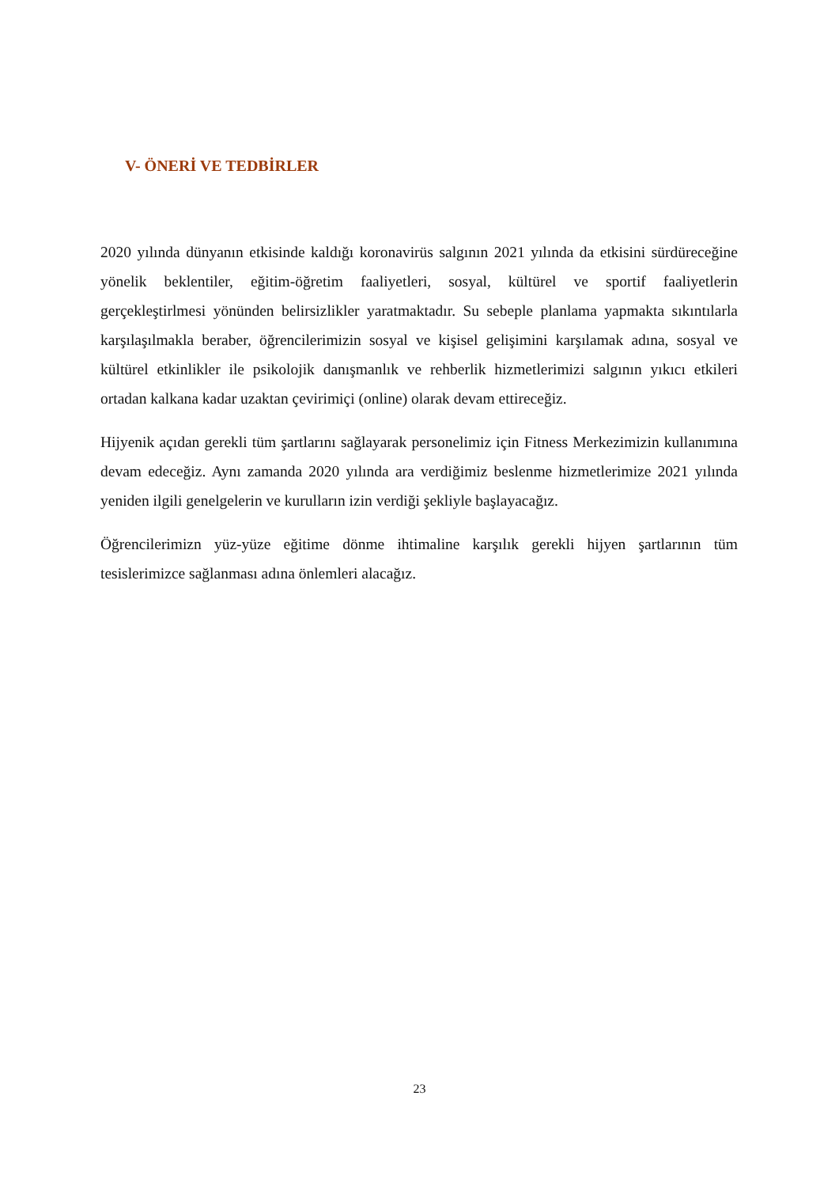V- ÖNERİ VE TEDBİRLER
2020 yılında dünyanın etkisinde kaldığı koronavirüs salgının 2021 yılında da etkisini sürdüreceğine yönelik beklentiler, eğitim-öğretim faaliyetleri, sosyal, kültürel ve sportif faaliyetlerin gerçekleştirlmesi yönünden belirsizlikler yaratmaktadır. Su sebeple planlama yapmakta sıkıntılarla karşılaşılmakla beraber, öğrencilerimizin sosyal ve kişisel gelişimini karşılamak adına, sosyal ve kültürel etkinlikler ile psikolojik danışmanlık ve rehberlik hizmetlerimizi salgının yıkıcı etkileri ortadan kalkana kadar uzaktan çevirimiçi (online) olarak devam ettireceğiz.
Hijyenik açıdan gerekli tüm şartlarını sağlayarak personelimiz için Fitness Merkezimizin kullanımına devam edeceğiz. Aynı zamanda 2020 yılında ara verdiğimiz beslenme hizmetlerimize 2021 yılında yeniden ilgili genelgelerin ve kurulların izin verdiği şekliyle başlayacağız.
Öğrencilerimizn yüz-yüze eğitime dönme ihtimaline karşılık gerekli hijyen şartlarının tüm tesislerimizce sağlanması adına önlemleri alacağız.
23